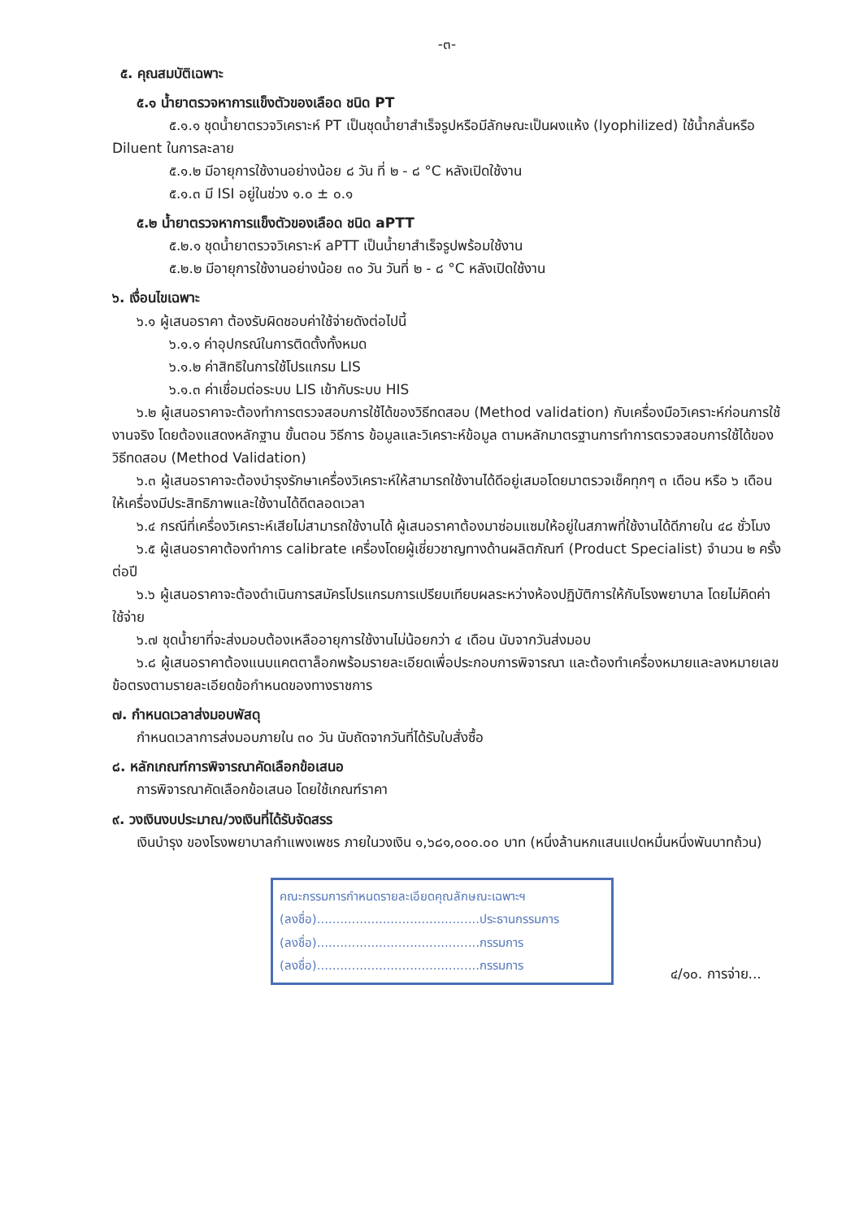-๓-
๕. คุณสมบัติเฉพาะ
๕.๑ น้ำยาตรวจหาการแข็งตัวของเลือด ชนิด PT
๕.๑.๑ ชุดน้ำยาตรวจวิเคราะห์ PT เป็นชุดน้ำยาสำเร็จรูปหรือมีลักษณะเป็นผงแห้ง (lyophilized) ใช้น้ำกลั่นหรือ Diluent ในการละลาย
๕.๑.๒ มีอายุการใช้งานอย่างน้อย ๘ วัน ที่ ๒ - ๘ °C หลังเปิดใช้งาน
๕.๑.๓ มี ISI อยู่ในช่วง ๑.๐ ± ๐.๑
๕.๒ น้ำยาตรวจหาการแข็งตัวของเลือด ชนิด aPTT
๕.๒.๑ ชุดน้ำยาตรวจวิเคราะห์ aPTT เป็นน้ำยาสำเร็จรูปพร้อมใช้งาน
๕.๒.๒ มีอายุการใช้งานอย่างน้อย ๓๐ วัน วันที่ ๒ - ๘ °C หลังเปิดใช้งาน
๖. เงื่อนไขเฉพาะ
๖.๑ ผู้เสนอราคา ต้องรับผิดชอบค่าใช้จ่ายดังต่อไปนี้
๖.๑.๑ ค่าอุปกรณ์ในการติดตั้งทั้งหมด
๖.๑.๒ ค่าสิทธิในการใช้โปรแกรม LIS
๖.๑.๓ ค่าเชื่อมต่อระบบ LIS เข้ากับระบบ HIS
๖.๒ ผู้เสนอราคาจะต้องทำการตรวจสอบการใช้ได้ของวิธีทดสอบ (Method validation) กับเครื่องมือวิเคราะห์ก่อนการใช้งานจริง โดยต้องแสดงหลักฐาน ขั้นตอน วิธีการ ข้อมูลและวิเคราะห์ข้อมูล ตามหลักมาตรฐานการทำการตรวจสอบการใช้ได้ของวิธีทดสอบ (Method Validation)
๖.๓ ผู้เสนอราคาจะต้องบำรุงรักษาเครื่องวิเคราะห์ให้สามารถใช้งานได้ดีอยู่เสมอโดยมาตรวจเช็คทุกๆ ๓ เดือน หรือ ๖ เดือน ให้เครื่องมีประสิทธิภาพและใช้งานได้ดีตลอดเวลา
๖.๔ กรณีที่เครื่องวิเคราะห์เสียไม่สามารถใช้งานได้ ผู้เสนอราคาต้องมาซ่อมแซมให้อยู่ในสภาพที่ใช้งานได้ดีภายใน ๔๘ ชั่วโมง
๖.๕ ผู้เสนอราคาต้องทำการ calibrate เครื่องโดยผู้เชี่ยวชาญทางด้านผลิตภัณฑ์ (Product Specialist) จำนวน ๒ ครั้งต่อปี
๖.๖ ผู้เสนอราคาจะต้องดำเนินการสมัครโปรแกรมการเปรียบเทียบผลระหว่างห้องปฏิบัติการให้กับโรงพยาบาล โดยไม่คิดค่าใช้จ่าย
๖.๗ ชุดน้ำยาที่จะส่งมอบต้องเหลืออายุการใช้งานไม่น้อยกว่า ๔ เดือน นับจากวันส่งมอบ
๖.๘ ผู้เสนอราคาต้องแนบแคตตาล็อกพร้อมรายละเอียดเพื่อประกอบการพิจารณา และต้องทำเครื่องหมายและลงหมายเลขข้อตรงตามรายละเอียดข้อกำหนดของทางราชการ
๗. กำหนดเวลาส่งมอบพัสดุ
กำหนดเวลาการส่งมอบภายใน ๓๐ วัน นับถัดจากวันที่ได้รับใบสั่งซื้อ
๘. หลักเกณฑ์การพิจารณาคัดเลือกข้อเสนอ
การพิจารณาคัดเลือกข้อเสนอ โดยใช้เกณฑ์ราคา
๙. วงเงินงบประมาณ/วงเงินที่ได้รับจัดสรร
เงินบำรุง ของโรงพยาบาลกำแพงเพชร ภายในวงเงิน ๑,๖๘๑,๐๐๐.๐๐ บาท (หนึ่งล้านหกแสนแปดหมื่นหนึ่งพันบาทถ้วน)
คณะกรรมการกำหนดรายละเอียดคุณลักษณะเฉพาะฯ
(ลงชื่อ)..........................................ประธานกรรมการ
(ลงชื่อ)..........................................กรรมการ
(ลงชื่อ)..........................................กรรมการ
๔/๑๐. การจ่าย...